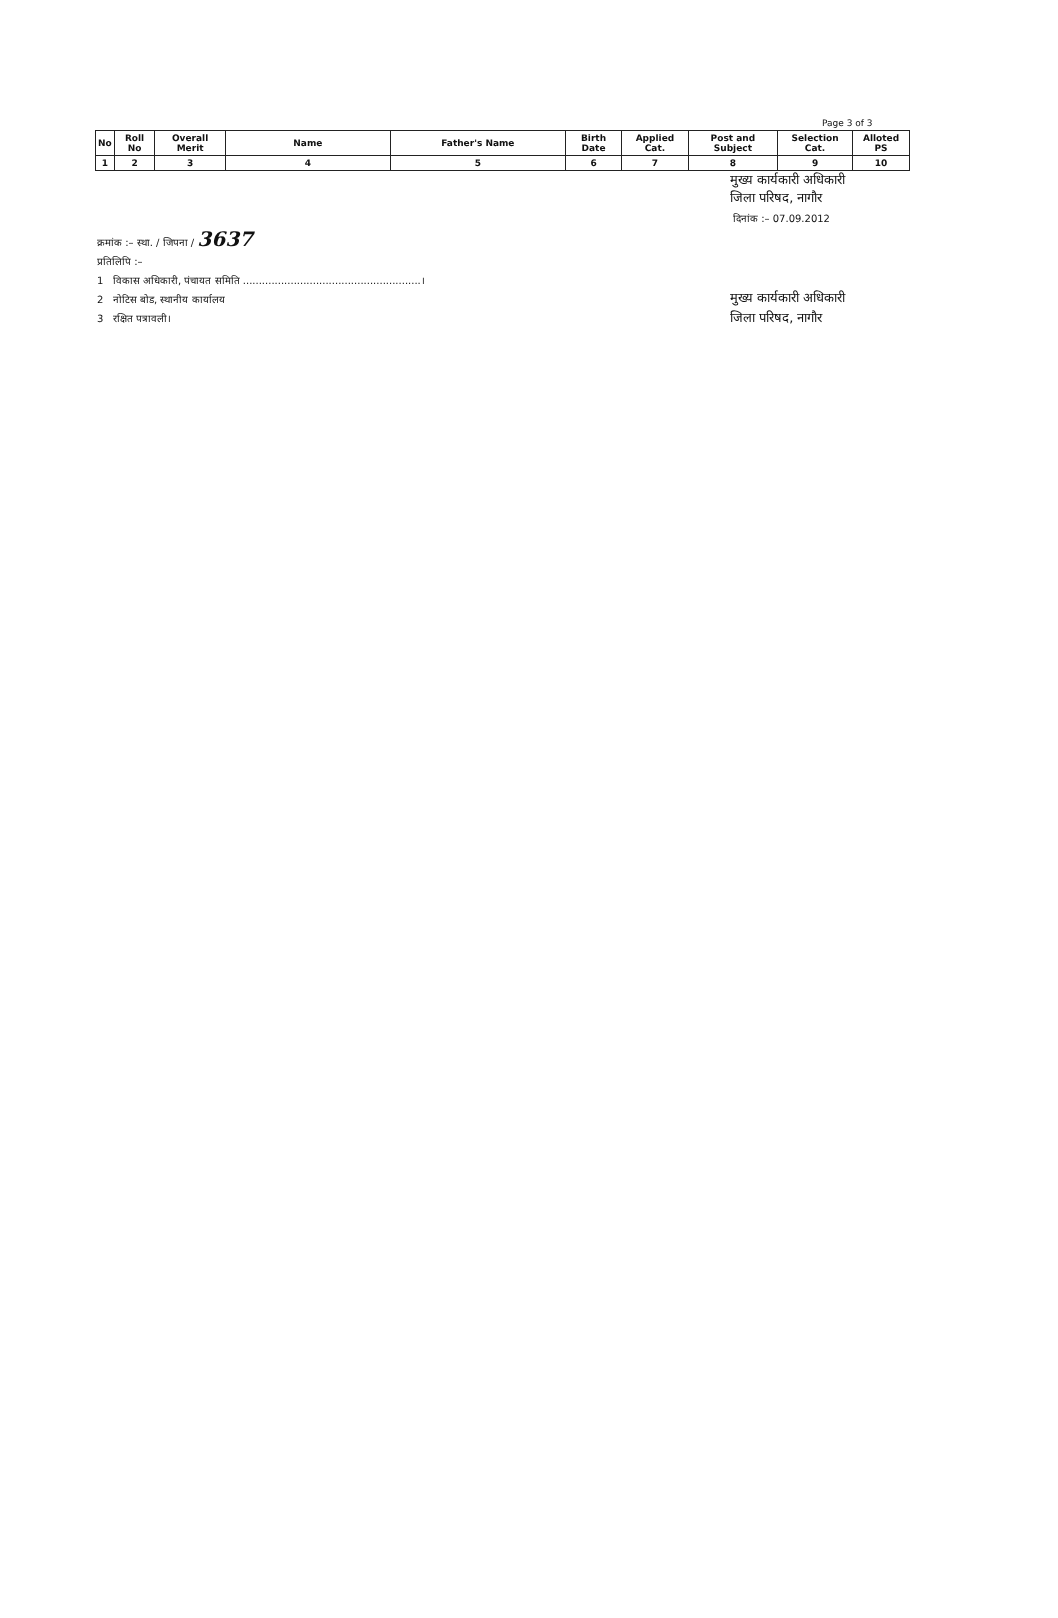Page 3 of 3
| No | Roll No | Overall Merit | Name | Father's Name | Birth Date | Applied Cat. | Post and Subject | Selection Cat. | Alloted PS |
| --- | --- | --- | --- | --- | --- | --- | --- | --- | --- |
| 1 | 2 | 3 | 4 | 5 | 6 | 7 | 8 | 9 | 10 |
मुख्य कार्यकारी अधिकारी
जिला परिषद, नागौर
दिनांक :– 07.09.2012
क्रमांक :– स्था. / जिपना / 3637
प्रतिलिपि :–
1 विकास अधिकारी, पंचायत समिति ........................................................।
2 नोटिस बोड, स्थानीय कार्यालय
3 रक्षित पत्रावली।
मुख्य कार्यकारी अधिकारी
जिला परिषद, नागौर